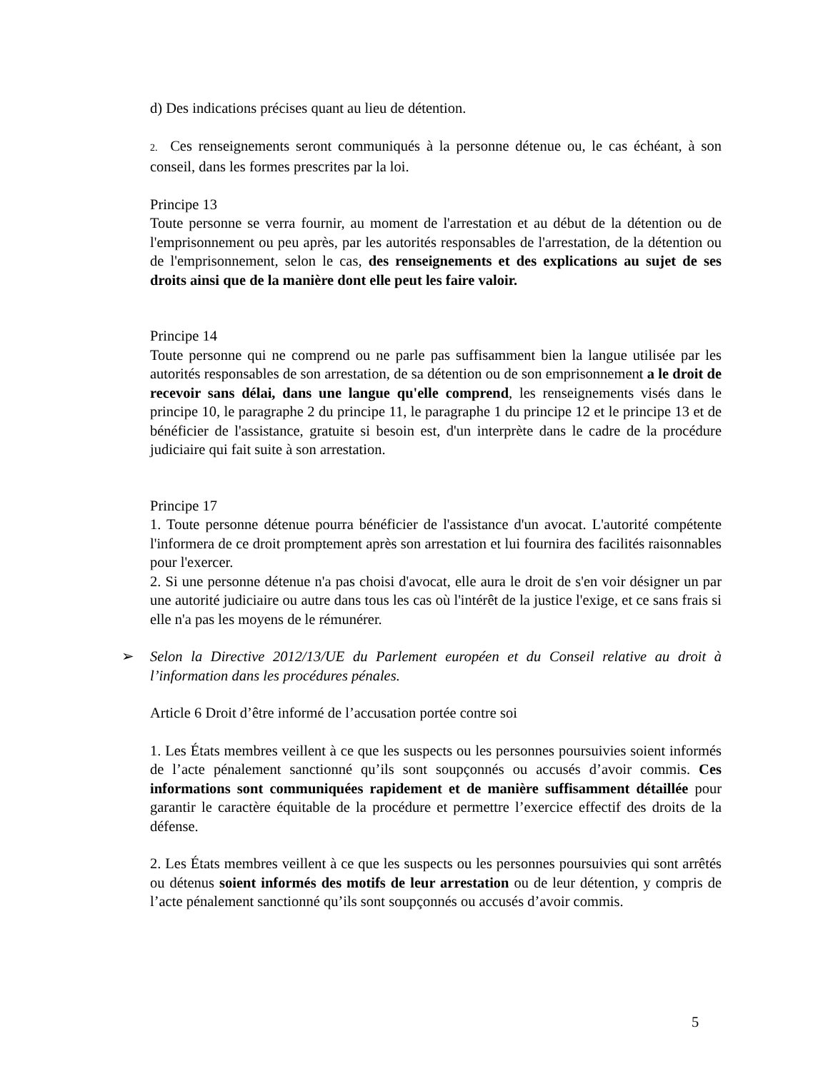d) Des indications précises quant au lieu de détention.
2. Ces renseignements seront communiqués à la personne détenue ou, le cas échéant, à son conseil, dans les formes prescrites par la loi.
Principe 13
Toute personne se verra fournir, au moment de l'arrestation et au début de la détention ou de l'emprisonnement ou peu après, par les autorités responsables de l'arrestation, de la détention ou de l'emprisonnement, selon le cas, des renseignements et des explications au sujet de ses droits ainsi que de la manière dont elle peut les faire valoir.
Principe 14
Toute personne qui ne comprend ou ne parle pas suffisamment bien la langue utilisée par les autorités responsables de son arrestation, de sa détention ou de son emprisonnement a le droit de recevoir sans délai, dans une langue qu'elle comprend, les renseignements visés dans le principe 10, le paragraphe 2 du principe 11, le paragraphe 1 du principe 12 et le principe 13 et de bénéficier de l'assistance, gratuite si besoin est, d'un interprète dans le cadre de la procédure judiciaire qui fait suite à son arrestation.
Principe 17
1. Toute personne détenue pourra bénéficier de l'assistance d'un avocat. L'autorité compétente l'informera de ce droit promptement après son arrestation et lui fournira des facilités raisonnables pour l'exercer.
2. Si une personne détenue n'a pas choisi d'avocat, elle aura le droit de s'en voir désigner un par une autorité judiciaire ou autre dans tous les cas où l'intérêt de la justice l'exige, et ce sans frais si elle n'a pas les moyens de le rémunérer.
➢ Selon la Directive 2012/13/UE du Parlement européen et du Conseil relative au droit à l’information dans les procédures pénales.
Article 6 Droit d’être informé de l’accusation portée contre soi
1. Les États membres veillent à ce que les suspects ou les personnes poursuivies soient informés de l’acte pénalement sanctionné qu’ils sont soupçonnés ou accusés d’avoir commis. Ces informations sont communiquées rapidement et de manière suffisamment détaillée pour garantir le caractère équitable de la procédure et permettre l’exercice effectif des droits de la défense.
2. Les États membres veillent à ce que les suspects ou les personnes poursuivies qui sont arrêtés ou détenus soient informés des motifs de leur arrestation ou de leur détention, y compris de l’acte pénalement sanctionné qu’ils sont soupçonnés ou accusés d’avoir commis.
5